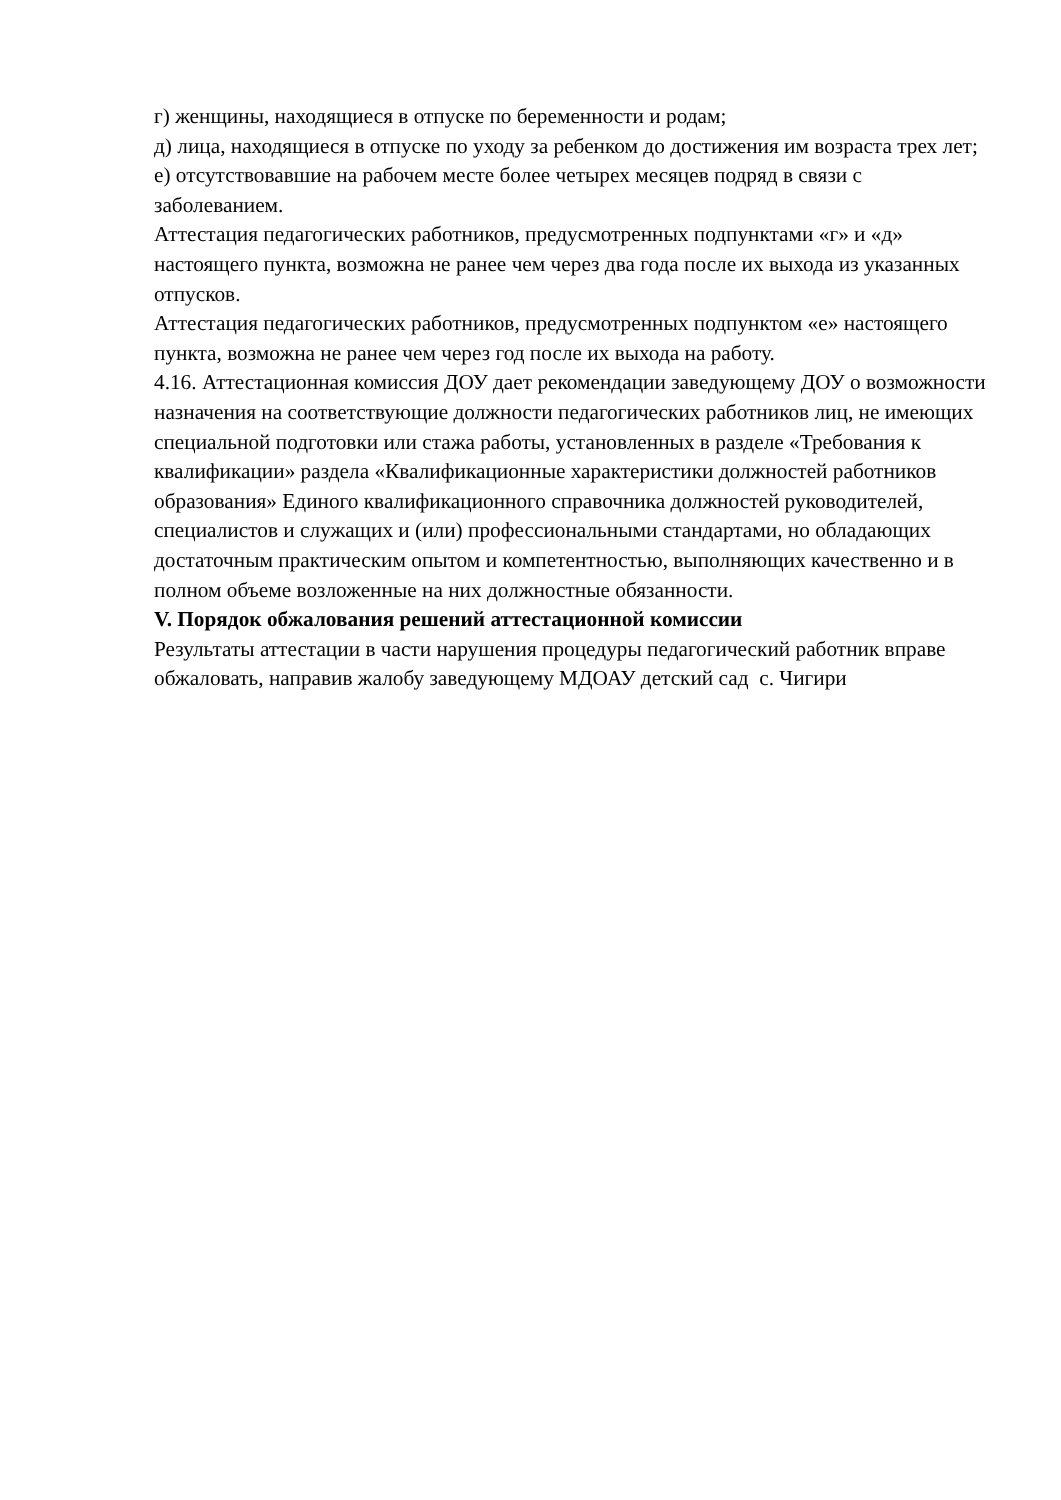г) женщины, находящиеся в отпуске по беременности и родам;
д) лица, находящиеся в отпуске по уходу за ребенком до достижения им возраста трех лет;
е) отсутствовавшие на рабочем месте более четырех месяцев подряд в связи с заболеванием.
Аттестация педагогических работников, предусмотренных подпунктами «г» и «д» настоящего пункта, возможна не ранее чем через два года после их выхода из указанных отпусков.
Аттестация педагогических работников, предусмотренных подпунктом «е» настоящего пункта, возможна не ранее чем через год после их выхода на работу.
4.16. Аттестационная комиссия ДОУ дает рекомендации заведующему ДОУ о возможности назначения на соответствующие должности педагогических работников лиц, не имеющих специальной подготовки или стажа работы, установленных в разделе «Требования к квалификации» раздела «Квалификационные характеристики должностей работников образования» Единого квалификационного справочника должностей руководителей, специалистов и служащих и (или) профессиональными стандартами, но обладающих достаточным практическим опытом и компетентностью, выполняющих качественно и в полном объеме возложенные на них должностные обязанности.
V. Порядок обжалования решений аттестационной комиссии
Результаты аттестации в части нарушения процедуры педагогический работник вправе обжаловать, направив жалобу заведующему МДОАУ детский сад с. Чигири